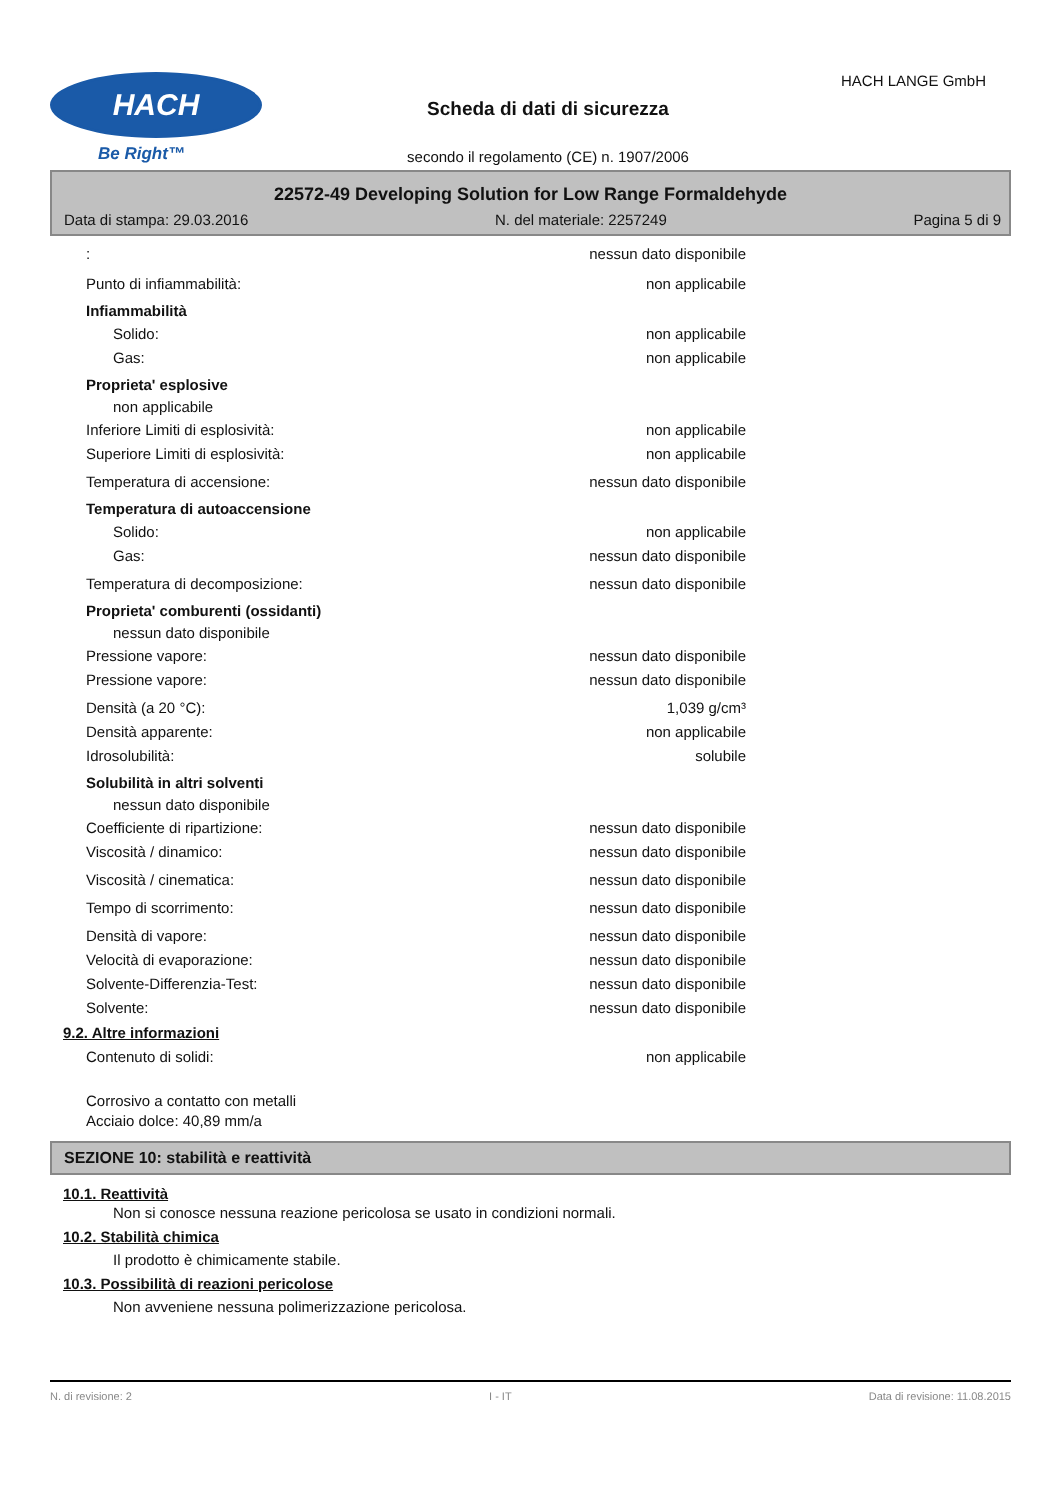HACH
Be Right™
Scheda di dati di sicurezza
secondo il regolamento (CE) n. 1907/2006
HACH LANGE GmbH
22572-49 Developing Solution for Low Range Formaldehyde
Data di stampa: 29.03.2016 N. del materiale: 2257249 Pagina 5 di 9
: nessun dato disponibile
Punto di infiammabilità: non applicabile
Infiammabilità
Solido: non applicabile
Gas: non applicabile
Proprieta' esplosive
non applicabile
Inferiore Limiti di esplosività: non applicabile
Superiore Limiti di esplosività: non applicabile
Temperatura di accensione: nessun dato disponibile
Temperatura di autoaccensione
Solido: non applicabile
Gas: nessun dato disponibile
Temperatura di decomposizione: nessun dato disponibile
Proprieta' comburenti (ossidanti)
nessun dato disponibile
Pressione vapore: nessun dato disponibile
Pressione vapore: nessun dato disponibile
Densità (a 20 °C): 1,039 g/cm³
Densità apparente: non applicabile
Idrosolubilità: solubile
Solubilità in altri solventi
nessun dato disponibile
Coefficiente di ripartizione: nessun dato disponibile
Viscosità / dinamico: nessun dato disponibile
Viscosità / cinematica: nessun dato disponibile
Tempo di scorrimento: nessun dato disponibile
Densità di vapore: nessun dato disponibile
Velocità di evaporazione: nessun dato disponibile
Solvente-Differenzia-Test: nessun dato disponibile
Solvente: nessun dato disponibile
9.2. Altre informazioni
Contenuto di solidi: non applicabile
Corrosivo a contatto con metalli
Acciaio dolce: 40,89 mm/a
SEZIONE 10: stabilità e reattività
10.1. Reattività
Non si conosce nessuna reazione pericolosa se usato in condizioni normali.
10.2. Stabilità chimica
Il prodotto è chimicamente stabile.
10.3. Possibilità di reazioni pericolose
Non avveniene nessuna polimerizzazione pericolosa.
N. di revisione: 2 I - IT Data di revisione: 11.08.2015